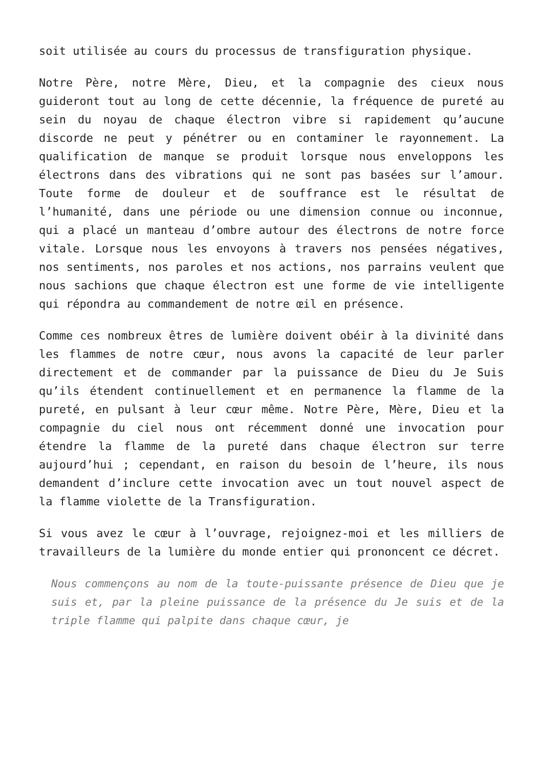soit utilisée au cours du processus de transfiguration physique.
Notre Père, notre Mère, Dieu, et la compagnie des cieux nous guideront tout au long de cette décennie, la fréquence de pureté au sein du noyau de chaque électron vibre si rapidement qu’aucune discorde ne peut y pénétrer ou en contaminer le rayonnement. La qualification de manque se produit lorsque nous enveloppons les électrons dans des vibrations qui ne sont pas basées sur l’amour. Toute forme de douleur et de souffrance est le résultat de l’humanité, dans une période ou une dimension connue ou inconnue, qui a placé un manteau d’ombre autour des électrons de notre force vitale. Lorsque nous les envoyons à travers nos pensées négatives, nos sentiments, nos paroles et nos actions, nos parrains veulent que nous sachions que chaque électron est une forme de vie intelligente qui répondra au commandement de notre œil en présence.
Comme ces nombreux êtres de lumière doivent obéir à la divinité dans les flammes de notre cœur, nous avons la capacité de leur parler directement et de commander par la puissance de Dieu du Je Suis qu’ils étendent continuellement et en permanence la flamme de la pureté, en pulsant à leur cœur même. Notre Père, Mère, Dieu et la compagnie du ciel nous ont récemment donné une invocation pour étendre la flamme de la pureté dans chaque électron sur terre aujourd’hui ; cependant, en raison du besoin de l’heure, ils nous demandent d’inclure cette invocation avec un tout nouvel aspect de la flamme violette de la Transfiguration.
Si vous avez le cœur à l’ouvrage, rejoignez-moi et les milliers de travailleurs de la lumière du monde entier qui prononcent ce décret.
Nous commençons au nom de la toute-puissante présence de Dieu que je suis et, par la pleine puissance de la présence du Je suis et de la triple flamme qui palpite dans chaque cœur, je